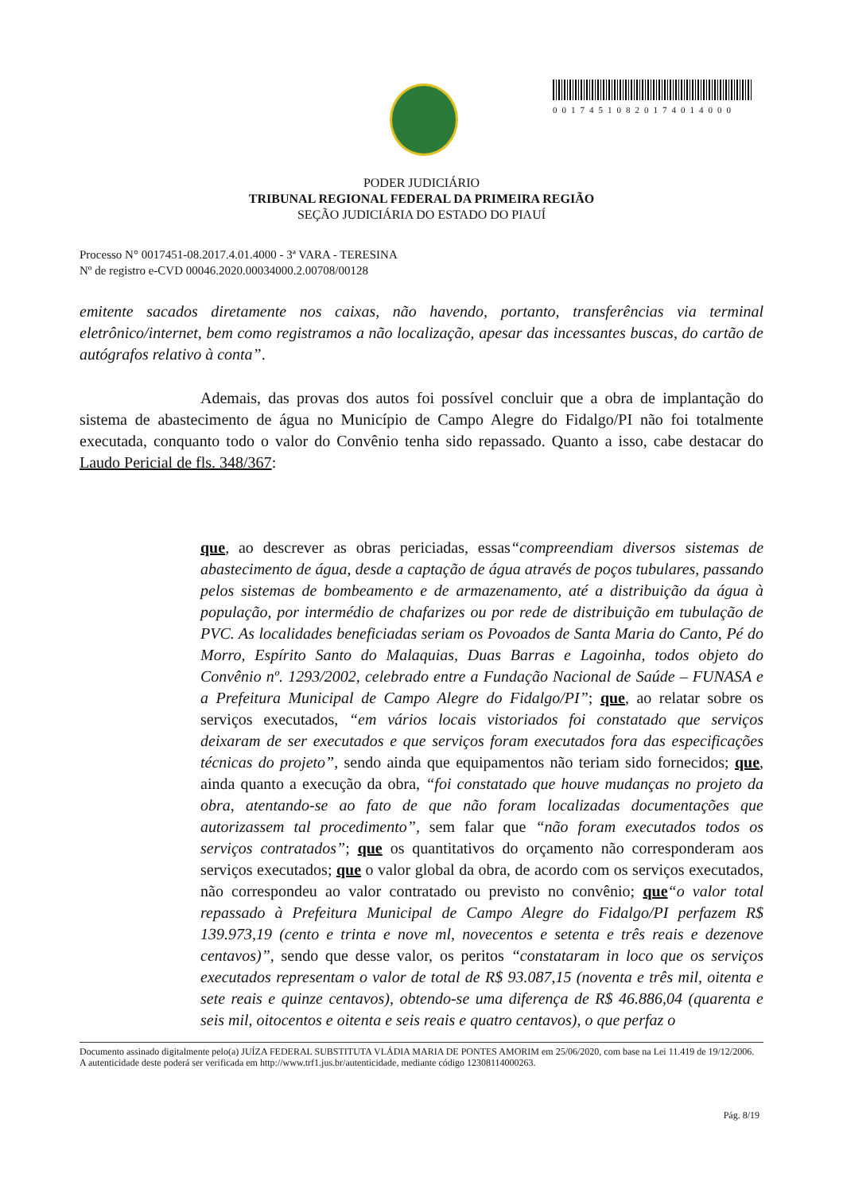00174510820174014000
PODER JUDICIÁRIO
TRIBUNAL REGIONAL FEDERAL DA PRIMEIRA REGIÃO
SEÇÃO JUDICIÁRIA DO ESTADO DO PIAUÍ
Processo N° 0017451-08.2017.4.01.4000 - 3ª VARA - TERESINA
Nº de registro e-CVD 00046.2020.00034000.2.00708/00128
emitente sacados diretamente nos caixas, não havendo, portanto, transferências via terminal eletrônico/internet, bem como registramos a não localização, apesar das incessantes buscas, do cartão de autógrafos relativo à conta”.
Ademais, das provas dos autos foi possível concluir que a obra de implantação do sistema de abastecimento de água no Município de Campo Alegre do Fidalgo/PI não foi totalmente executada, conquanto todo o valor do Convênio tenha sido repassado. Quanto a isso, cabe destacar do Laudo Pericial de fls. 348/367:
que, ao descrever as obras periciadas, essas“compreendiam diversos sistemas de abastecimento de água, desde a captação de água através de poços tubulares, passando pelos sistemas de bombeamento e de armazenamento, até a distribuição da água à população, por intermédio de chafarizes ou por rede de distribuição em tubulação de PVC. As localidades beneficiadas seriam os Povoados de Santa Maria do Canto, Pé do Morro, Espírito Santo do Malaquias, Duas Barras e Lagoinha, todos objeto do Convênio nº. 1293/2002, celebrado entre a Fundação Nacional de Saúde – FUNASA e a Prefeitura Municipal de Campo Alegre do Fidalgo/PI”; que, ao relatar sobre os serviços executados, “em vários locais vistoriados foi constatado que serviços deixaram de ser executados e que serviços foram executados fora das especificações técnicas do projeto”, sendo ainda que equipamentos não teriam sido fornecidos; que, ainda quanto a execução da obra, “foi constatado que houve mudanças no projeto da obra, atentando-se ao fato de que não foram localizadas documentações que autorizassem tal procedimento”, sem falar que “não foram executados todos os serviços contratados”; que os quantitativos do orçamento não corresponderam aos serviços executados; que o valor global da obra, de acordo com os serviços executados, não correspondeu ao valor contratado ou previsto no convênio; que“o valor total repassado à Prefeitura Municipal de Campo Alegre do Fidalgo/PI perfazem R$ 139.973,19 (cento e trinta e nove ml, novecentos e setenta e três reais e dezenove centavos)”, sendo que desse valor, os peritos “constataram in loco que os serviços executados representam o valor de total de R$ 93.087,15 (noventa e três mil, oitenta e sete reais e quinze centavos), obtendo-se uma diferença de R$ 46.886,04 (quarenta e seis mil, oitocentos e oitenta e seis reais e quatro centavos), o que perfaz o
Documento assinado digitalmente pelo(a) JUÍZA FEDERAL SUBSTITUTA VLÁDIA MARIA DE PONTES AMORIM em 25/06/2020, com base na Lei 11.419 de 19/12/2006.
A autenticidade deste poderá ser verificada em http://www.trf1.jus.br/autenticidade, mediante código 12308114000263.
Pág. 8/19